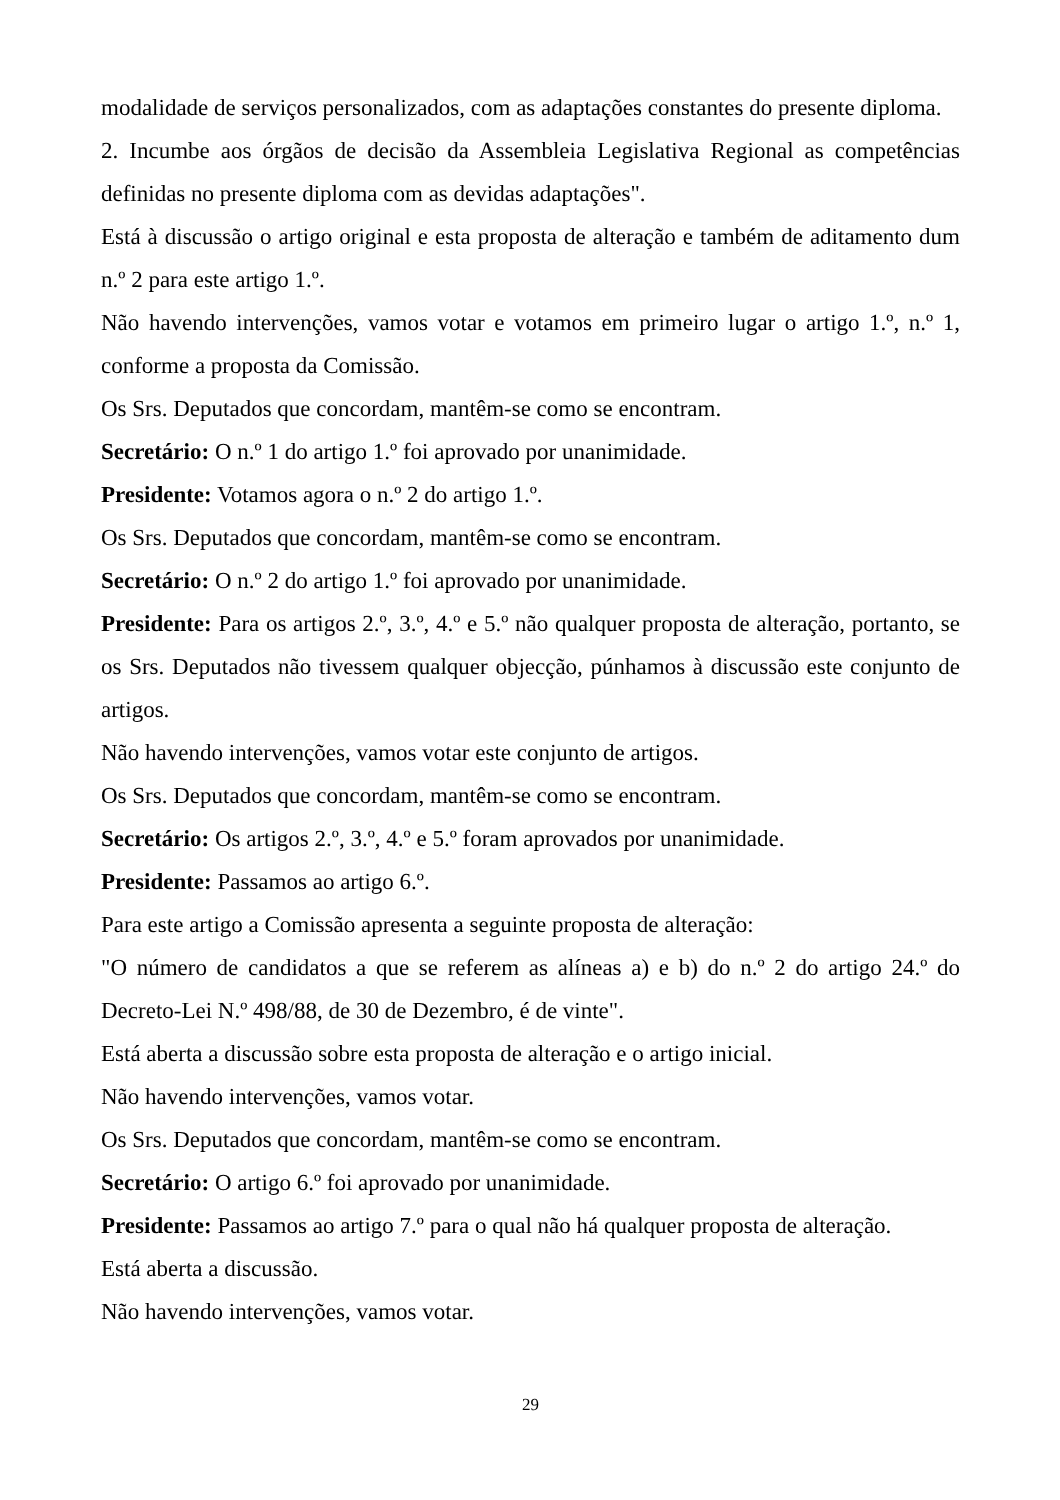modalidade de serviços personalizados, com as adaptações constantes do presente diploma.
2. Incumbe aos órgãos de decisão da Assembleia Legislativa Regional as competências definidas no presente diploma com as devidas adaptações".
Está à discussão o artigo original e esta proposta de alteração e também de aditamento dum n.º 2 para este artigo 1.º.
Não havendo intervenções, vamos votar e votamos em primeiro lugar o artigo 1.º, n.º 1, conforme a proposta da Comissão.
Os Srs. Deputados que concordam, mantêm-se como se encontram.
Secretário: O n.º 1 do artigo 1.º foi aprovado por unanimidade.
Presidente: Votamos agora o n.º 2 do artigo 1.º.
Os Srs. Deputados que concordam, mantêm-se como se encontram.
Secretário: O n.º 2 do artigo 1.º foi aprovado por unanimidade.
Presidente: Para os artigos 2.º, 3.º, 4.º e 5.º não qualquer proposta de alteração, portanto, se os Srs. Deputados não tivessem qualquer objecção, púnhamos à discussão este conjunto de artigos.
Não havendo intervenções, vamos votar este conjunto de artigos.
Os Srs. Deputados que concordam, mantêm-se como se encontram.
Secretário: Os artigos 2.º, 3.º, 4.º e 5.º foram aprovados por unanimidade.
Presidente: Passamos ao artigo 6.º.
Para este artigo a Comissão apresenta a seguinte proposta de alteração:
"O número de candidatos a que se referem as alíneas a) e b) do n.º 2 do artigo 24.º do Decreto-Lei N.º 498/88, de 30 de Dezembro, é de vinte".
Está aberta a discussão sobre esta proposta de alteração e o artigo inicial.
Não havendo intervenções, vamos votar.
Os Srs. Deputados que concordam, mantêm-se como se encontram.
Secretário: O artigo 6.º foi aprovado por unanimidade.
Presidente: Passamos ao artigo 7.º para o qual não há qualquer proposta de alteração.
Está aberta a discussão.
Não havendo intervenções, vamos votar.
29